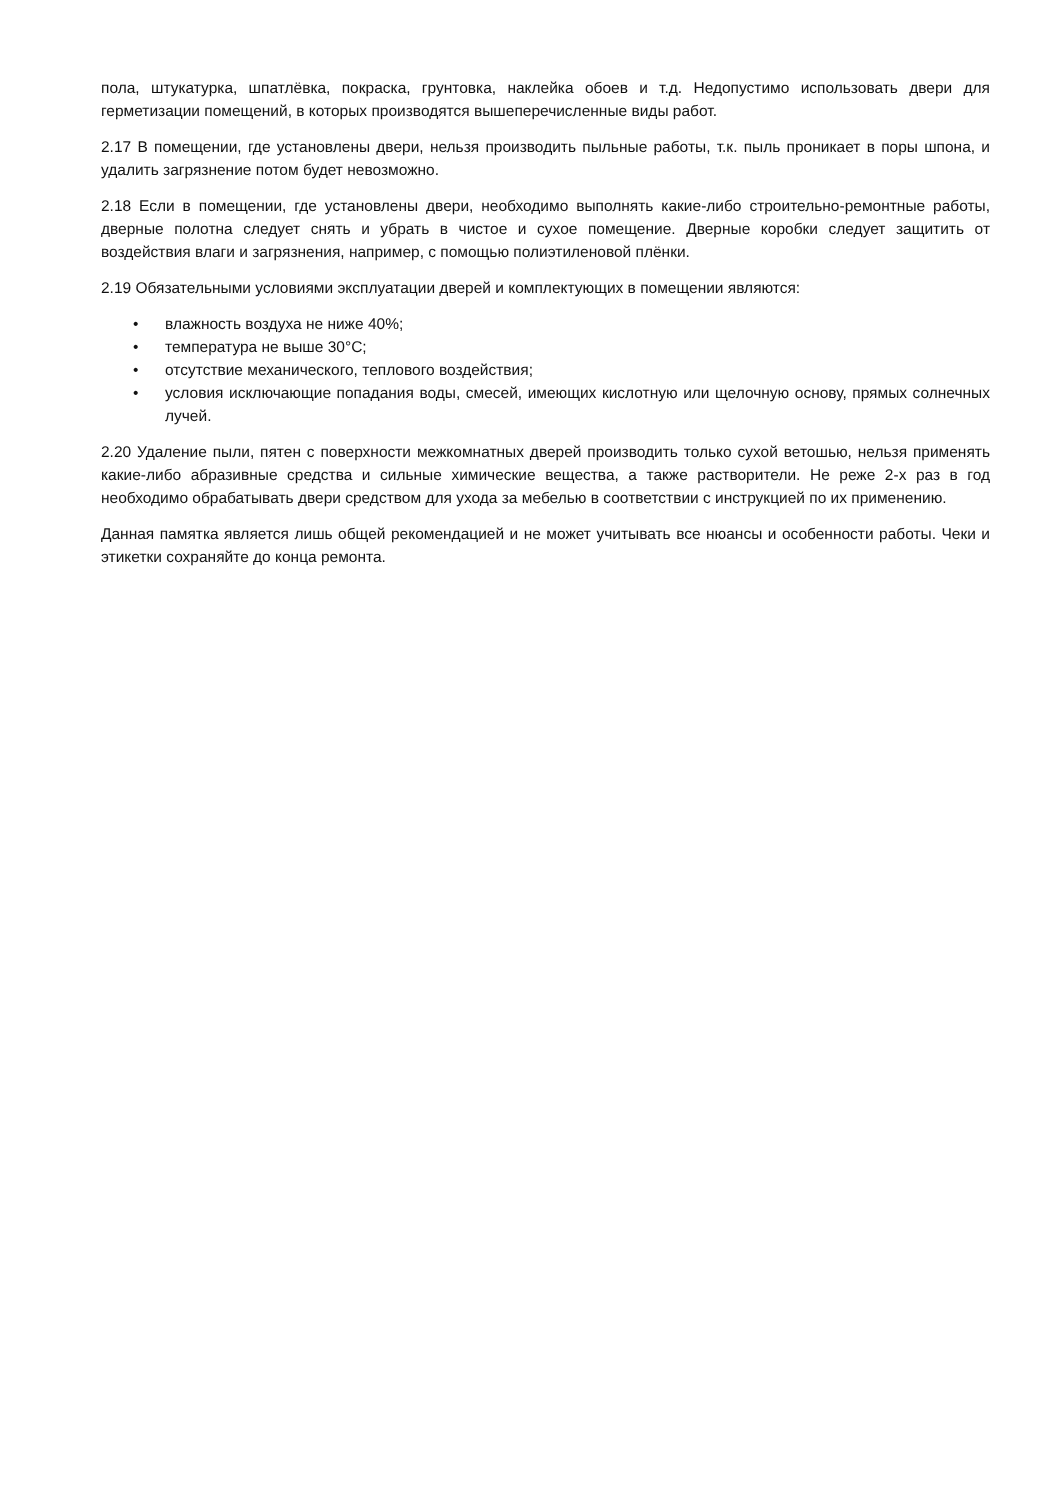пола, штукатурка, шпатлёвка, покраска, грунтовка, наклейка обоев и т.д. Недопустимо использовать двери для герметизации помещений, в которых производятся вышеперечисленные виды работ.
2.17 В помещении, где установлены двери, нельзя производить пыльные работы, т.к. пыль проникает в поры шпона, и удалить загрязнение потом будет невозможно.
2.18 Если в помещении, где установлены двери, необходимо выполнять какие-либо строительно-ремонтные работы, дверные полотна следует снять и убрать в чистое и сухое помещение. Дверные коробки следует защитить от воздействия влаги и загрязнения, например, с помощью полиэтиленовой плёнки.
2.19 Обязательными условиями эксплуатации дверей и комплектующих в помещении являются:
• влажность воздуха не ниже 40%;
• температура не выше 30°С;
• отсутствие механического, теплового воздействия;
• условия исключающие попадания воды, смесей, имеющих кислотную или щелочную основу, прямых солнечных лучей.
2.20 Удаление пыли, пятен с поверхности межкомнатных дверей производить только сухой ветошью, нельзя применять какие-либо абразивные средства и сильные химические вещества, а также растворители. Не реже 2-х раз в год необходимо обрабатывать двери средством для ухода за мебелью в соответствии с инструкцией по их применению.
Данная памятка является лишь общей рекомендацией и не может учитывать все нюансы и особенности работы. Чеки и этикетки сохраняйте до конца ремонта.